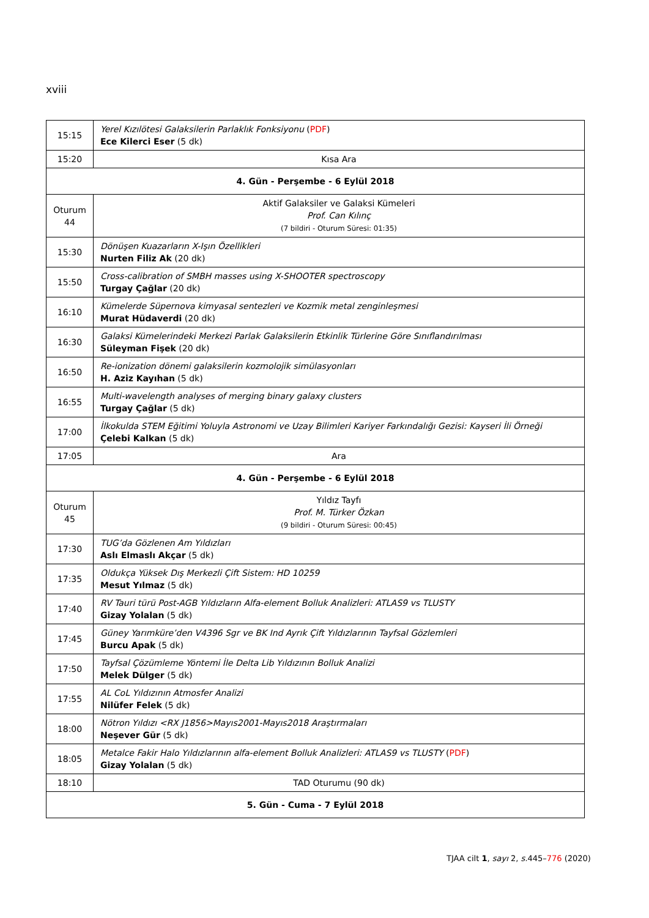xviii
| 15:15 | Yerel Kızılötesi Galaksilerin Parlaklık Fonksiyonu ( PDF ) Ece Kilerci Eser (5 dk) |
| 15:20 | Kısa Ara |
| 4. Gün - Perşembe - 6 Eylül 2018 | |
| Oturum 44 | Aktif Galaksiler ve Galaksi Kümeleri Prof. Can Kılınç (7 bildiri - Oturum Süresi: 01:35) |
| 15:30 | Dönüşen Kuazarların X-Işın Özellikleri Nurten Filiz Ak (20 dk) |
| 15:50 | Cross-calibration of SMBH masses using X-SHOOTER spectroscopy Turgay Çağlar (20 dk) |
| 16:10 | Kümelerde Süpernova kimyasal sentezleri ve Kozmik metal zenginleşmesi Murat Hüdaverdi (20 dk) |
| 16:30 | Galaksi Kümelerindeki Merkezi Parlak Galaksilerin Etkinlik Türlerine Göre Sınıflandırılması Süleyman Fişek (20 dk) |
| 16:50 | Re-ionization dönemi galaksilerin kozmolojik simülasyonları H. Aziz Kayıhan (5 dk) |
| 16:55 | Multi-wavelength analyses of merging binary galaxy clusters Turgay Çağlar (5 dk) |
| 17:00 | İlkokulda STEM Eğitimi Yoluyla Astronomi ve Uzay Bilimleri Kariyer Farkındalığı Gezisi: Kayseri İli Örneği Çelebi Kalkan (5 dk) |
| 17:05 | Ara |
| 4. Gün - Perşembe - 6 Eylül 2018 | |
| Oturum 45 | Yıldız Tayfı Prof. M. Türker Özkan (9 bildiri - Oturum Süresi: 00:45) |
| 17:30 | TUG’da Gözlenen Am Yıldızları Aslı Elmaslı Akçar (5 dk) |
| 17:35 | Oldukça Yüksek Dış Merkezli Çift Sistem: HD 10259 Mesut Yılmaz (5 dk) |
| 17:40 | RV Tauri türü Post-AGB Yıldızların Alfa-element Bolluk Analizleri: ATLAS9 vs TLUSTY Gizay Yolalan (5 dk) |
| 17:45 | Güney Yarımküre’den V4396 Sgr ve BK Ind Ayrık Çift Yıldızlarının Tayfsal Gözlemleri Burcu Apak (5 dk) |
| 17:50 | Tayfsal Çözümleme Yöntemi İle Delta Lib Yıldızının Bolluk Analizi Melek Dülger (5 dk) |
| 17:55 | AL CoL Yıldızının Atmosfer Analizi Nilüfer Felek (5 dk) |
| 18:00 | Nötron Yıldızı <RX J1856>Mayıs2001-Mayıs2018 Araştırmaları Neşever Gür (5 dk) |
| 18:05 | Metalce Fakir Halo Yıldızlarının alfa-element Bolluk Analizleri: ATLAS9 vs TLUSTY ( PDF ) Gizay Yolalan (5 dk) |
| 18:10 | TAD Oturumu (90 dk) |
| 5. Gün - Cuma - 7 Eylül 2018 | |
TJAA cilt 1, sayı 2, s. 445–776 (2020)